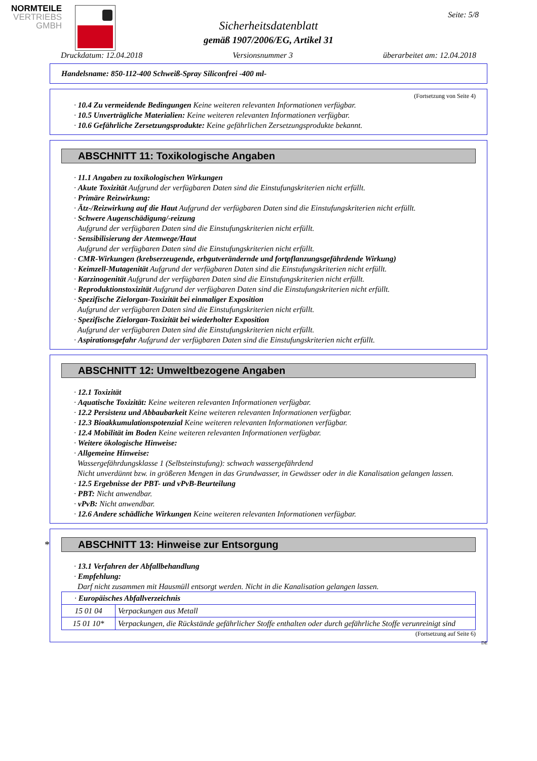NORMTEILE
VERTRIEBS
GMBH
Seite: 5/8
Sicherheitsdatenblatt
gemäß 1907/2006/EG, Artikel 31
Druckdatum: 12.04.2018 Versionsnummer 3 überarbeitet am: 12.04.2018
Handelsname: 850-112-400 Schweiß-Spray Siliconfrei -400 ml-
(Fortsetzung von Seite 4)
· 10.4 Zu vermeidende Bedingungen Keine weiteren relevanten Informationen verfügbar.
· 10.5 Unverträgliche Materialien: Keine weiteren relevanten Informationen verfügbar.
· 10.6 Gefährliche Zersetzungsprodukte: Keine gefährlichen Zersetzungsprodukte bekannt.
ABSCHNITT 11: Toxikologische Angaben
· 11.1 Angaben zu toxikologischen Wirkungen
· Akute Toxizität Aufgrund der verfügbaren Daten sind die Einstufungskriterien nicht erfüllt.
· Primäre Reizwirkung:
· Ätz-/Reizwirkung auf die Haut Aufgrund der verfügbaren Daten sind die Einstufungskriterien nicht erfüllt.
· Schwere Augenschädigung/-reizung
Aufgrund der verfügbaren Daten sind die Einstufungskriterien nicht erfüllt.
· Sensibilisierung der Atemwege/Haut
Aufgrund der verfügbaren Daten sind die Einstufungskriterien nicht erfüllt.
· CMR-Wirkungen (krebserzeugende, erbgutverändernde und fortpflanzungsgefährdende Wirkung)
· Keimzell-Mutagenität Aufgrund der verfügbaren Daten sind die Einstufungskriterien nicht erfüllt.
· Karzinogenität Aufgrund der verfügbaren Daten sind die Einstufungskriterien nicht erfüllt.
· Reproduktionstoxizität Aufgrund der verfügbaren Daten sind die Einstufungskriterien nicht erfüllt.
· Spezifische Zielorgan-Toxizität bei einmaliger Exposition
Aufgrund der verfügbaren Daten sind die Einstufungskriterien nicht erfüllt.
· Spezifische Zielorgan-Toxizität bei wiederholter Exposition
Aufgrund der verfügbaren Daten sind die Einstufungskriterien nicht erfüllt.
· Aspirationsgefahr Aufgrund der verfügbaren Daten sind die Einstufungskriterien nicht erfüllt.
ABSCHNITT 12: Umweltbezogene Angaben
· 12.1 Toxizität
· Aquatische Toxizität: Keine weiteren relevanten Informationen verfügbar.
· 12.2 Persistenz und Abbaubarkeit Keine weiteren relevanten Informationen verfügbar.
· 12.3 Bioakkumulationspotenzial Keine weiteren relevanten Informationen verfügbar.
· 12.4 Mobilität im Boden Keine weiteren relevanten Informationen verfügbar.
· Weitere ökologische Hinweise:
· Allgemeine Hinweise:
Wassergefährdungsklasse 1 (Selbsteinstufung): schwach wassergefährdend
Nicht unverdünnt bzw. in größeren Mengen in das Grundwasser, in Gewässer oder in die Kanalisation gelangen lassen.
· 12.5 Ergebnisse der PBT- und vPvB-Beurteilung
· PBT: Nicht anwendbar.
· vPvB: Nicht anwendbar.
· 12.6 Andere schädliche Wirkungen Keine weiteren relevanten Informationen verfügbar.
*ABSCHNITT 13: Hinweise zur Entsorgung
· 13.1 Verfahren der Abfallbehandlung
· Empfehlung:
Darf nicht zusammen mit Hausmüll entsorgt werden. Nicht in die Kanalisation gelangen lassen.
| · Europäisches Abfallverzeichnis | |
| 15 01 04 | Verpackungen aus Metall |
| 15 01 10* | Verpackungen, die Rückstände gefährlicher Stoffe enthalten oder durch gefährliche Stoffe verunreinigt sind |
(Fortsetzung auf Seite 6)
DE